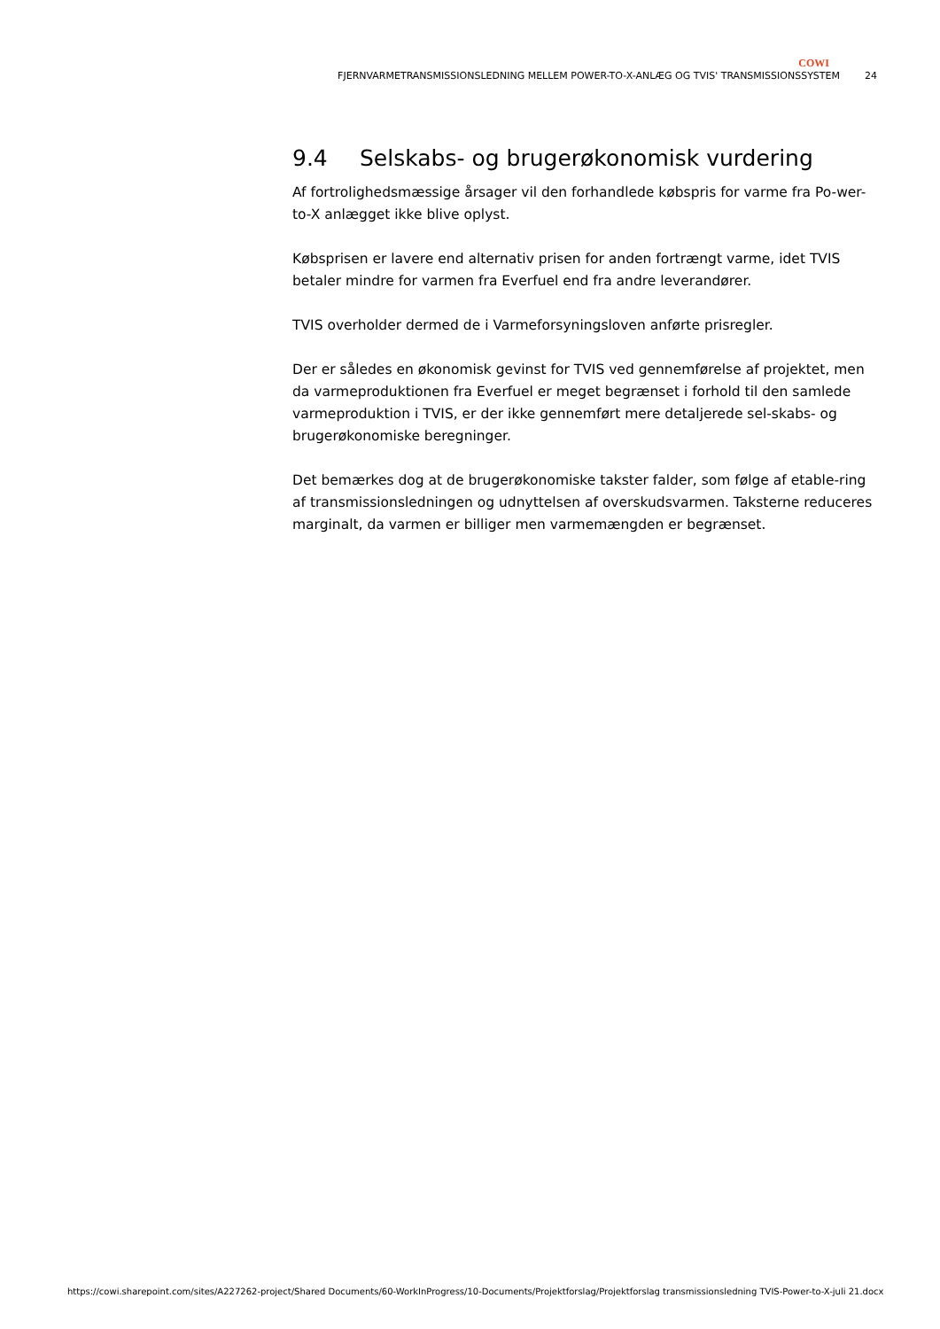COWI
FJERNVARMETRANSMISSIONSLEDNING MELLEM POWER-TO-X-ANLÆG OG TVIS' TRANSMISSIONSSYSTEM 24
9.4 Selskabs- og brugerøkonomisk vurdering
Af fortrolighedsmæssige årsager vil den forhandlede købspris for varme fra Po-wer-to-X anlægget ikke blive oplyst.
Købsprisen er lavere end alternativ prisen for anden fortrængt varme, idet TVIS betaler mindre for varmen fra Everfuel end fra andre leverandører.
TVIS overholder dermed de i Varmeforsyningsloven anførte prisregler.
Der er således en økonomisk gevinst for TVIS ved gennemførelse af projektet, men da varmeproduktionen fra Everfuel er meget begrænset i forhold til den samlede varmeproduktion i TVIS, er der ikke gennemført mere detaljerede sel-skabs- og brugerøkonomiske beregninger.
Det bemærkes dog at de brugerøkonomiske takster falder, som følge af etable-ring af transmissionsledningen og udnyttelsen af overskudsvarmen. Taksterne reduceres marginalt, da varmen er billiger men varmemængden er begrænset.
https://cowi.sharepoint.com/sites/A227262-project/Shared Documents/60-WorkInProgress/10-Documents/Projektforslag/Projektforslag transmissionsledning TVIS-Power-to-X-juli 21.docx